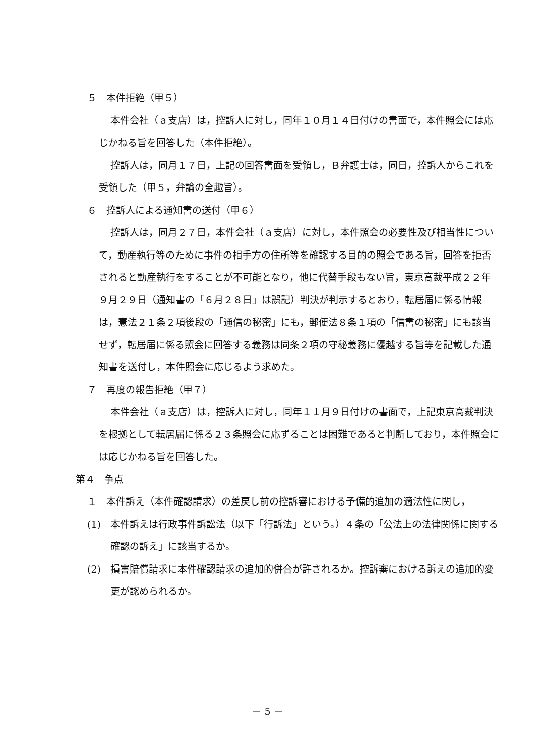５　本件拒絶（甲５）
本件会社（ａ支店）は，控訴人に対し，同年１０月１４日付けの書面で，本件照会には応じかねる旨を回答した（本件拒絶）。
控訴人は，同月１７日，上記の回答書面を受領し，Ｂ弁護士は，同日，控訴人からこれを受領した（甲５，弁論の全趣旨）。
６　控訴人による通知書の送付（甲６）
控訴人は，同月２７日，本件会社（ａ支店）に対し，本件照会の必要性及び相当性について，動産執行等のために事件の相手方の住所等を確認する目的の照会である旨，回答を拒否されると動産執行をすることが不可能となり，他に代替手段もない旨，東京高裁平成２２年９月２９日（通知書の「６月２８日」は誤記）判決が判示するとおり，転居届に係る情報は，憲法２１条２項後段の「通信の秘密」にも，郵便法８条１項の「信書の秘密」にも該当せず，転居届に係る照会に回答する義務は同条２項の守秘義務に優越する旨等を記載した通知書を送付し，本件照会に応じるよう求めた。
７　再度の報告拒絶（甲７）
本件会社（ａ支店）は，控訴人に対し，同年１１月９日付けの書面で，上記東京高裁判決を根拠として転居届に係る２３条照会に応ずることは困難であると判断しており，本件照会には応じかねる旨を回答した。
第４　争点
１　本件訴え（本件確認請求）の差戻し前の控訴審における予備的追加の適法性に関し，
(1)　本件訴えは行政事件訴訟法（以下「行訴法」という。）４条の「公法上の法律関係に関する確認の訴え」に該当するか。
(2)　損害賠償請求に本件確認請求の追加的併合が許されるか。控訴審における訴えの追加的変更が認められるか。
－ 5 －